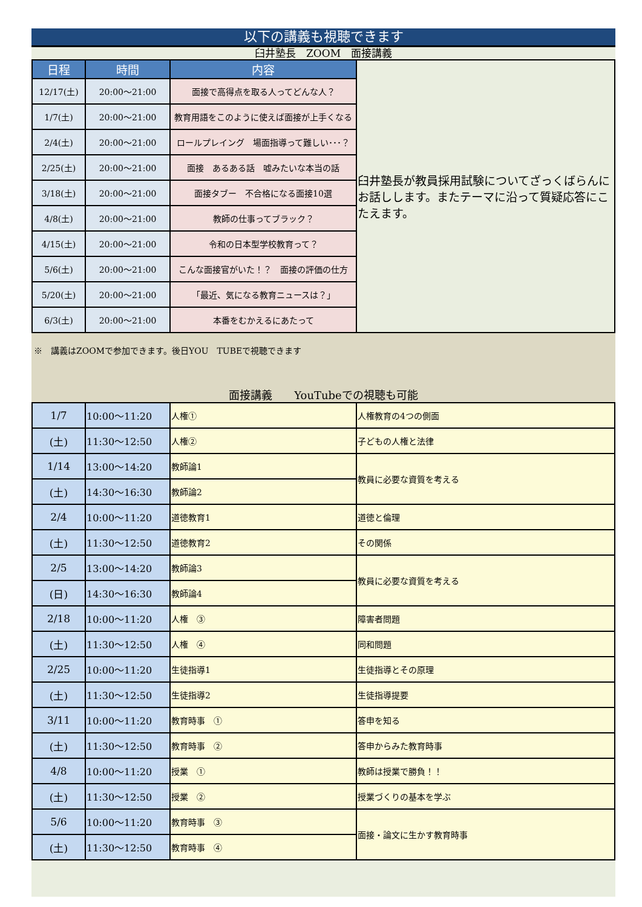以下の講義も視聴できます
臼井塾長　ZOOM　面接講義
| 日程 | 時間 | 内容 | 臼井塾長が教員採用試験についてざっくばらんにお話しします。またテーマに沿って質疑応答にこたえます。 |
| 12/17(土) | 20:00～21:00 | 面接で高得点を取る人ってどんな人？ | |
| 1/7(土) | 20:00～21:00 | 教育用語をこのように使えば面接が上手くなる | |
| 2/4(土) | 20:00～21:00 | ロールプレイング 場面指導って難しい･･･？ | |
| 2/25(土) | 20:00～21:00 | 面接 あるある話 嘘みたいな本当の話 | |
| 3/18(土) | 20:00～21:00 | 面接タブー 不合格になる面接10選 | |
| 4/8(土) | 20:00～21:00 | 教師の仕事ってブラック？ | |
| 4/15(土) | 20:00～21:00 | 令和の日本型学校教育って？ | |
| 5/6(土) | 20:00～21:00 | こんな面接官がいた！？ 面接の評価の仕方 | |
| 5/20(土) | 20:00～21:00 | 「最近、気になる教育ニュースは？」 | |
| 6/3(土) | 20:00～21:00 | 本番をむかえるにあたって | |
※　講義はZOOMで参加できます。後日YOU　TUBEで視聴できます
面接講義　　YouTubeでの視聴も可能
| 1/7 | 10:00～11:20 | 人権① | 人権教育の4つの側面 |
| (土) | 11:30～12:50 | 人権② | 子どもの人権と法律 |
| 1/14 | 13:00～14:20 | 教師論1 | 教員に必要な資質を考える |
| (土) | 14:30～16:30 | 教師論2 | |
| 2/4 | 10:00～11:20 | 道徳教育1 | 道徳と倫理 |
| (土) | 11:30～12:50 | 道徳教育2 | その関係 |
| 2/5 | 13:00～14:20 | 教師論3 | 教員に必要な資質を考える |
| (日) | 14:30～16:30 | 教師論4 | |
| 2/18 | 10:00～11:20 | 人権 ③ | 障害者問題 |
| (土) | 11:30～12:50 | 人権 ④ | 同和問題 |
| 2/25 | 10:00～11:20 | 生徒指導1 | 生徒指導とその原理 |
| (土) | 11:30～12:50 | 生徒指導2 | 生徒指導提要 |
| 3/11 | 10:00～11:20 | 教育時事 ① | 答申を知る |
| (土) | 11:30～12:50 | 教育時事 ② | 答申からみた教育時事 |
| 4/8 | 10:00～11:20 | 授業 ① | 教師は授業で勝負！！ |
| (土) | 11:30～12:50 | 授業 ② | 授業づくりの基本を学ぶ |
| 5/6 | 10:00～11:20 | 教育時事 ③ | 面接・論文に生かす教育時事 |
| (土) | 11:30～12:50 | 教育時事 ④ | |